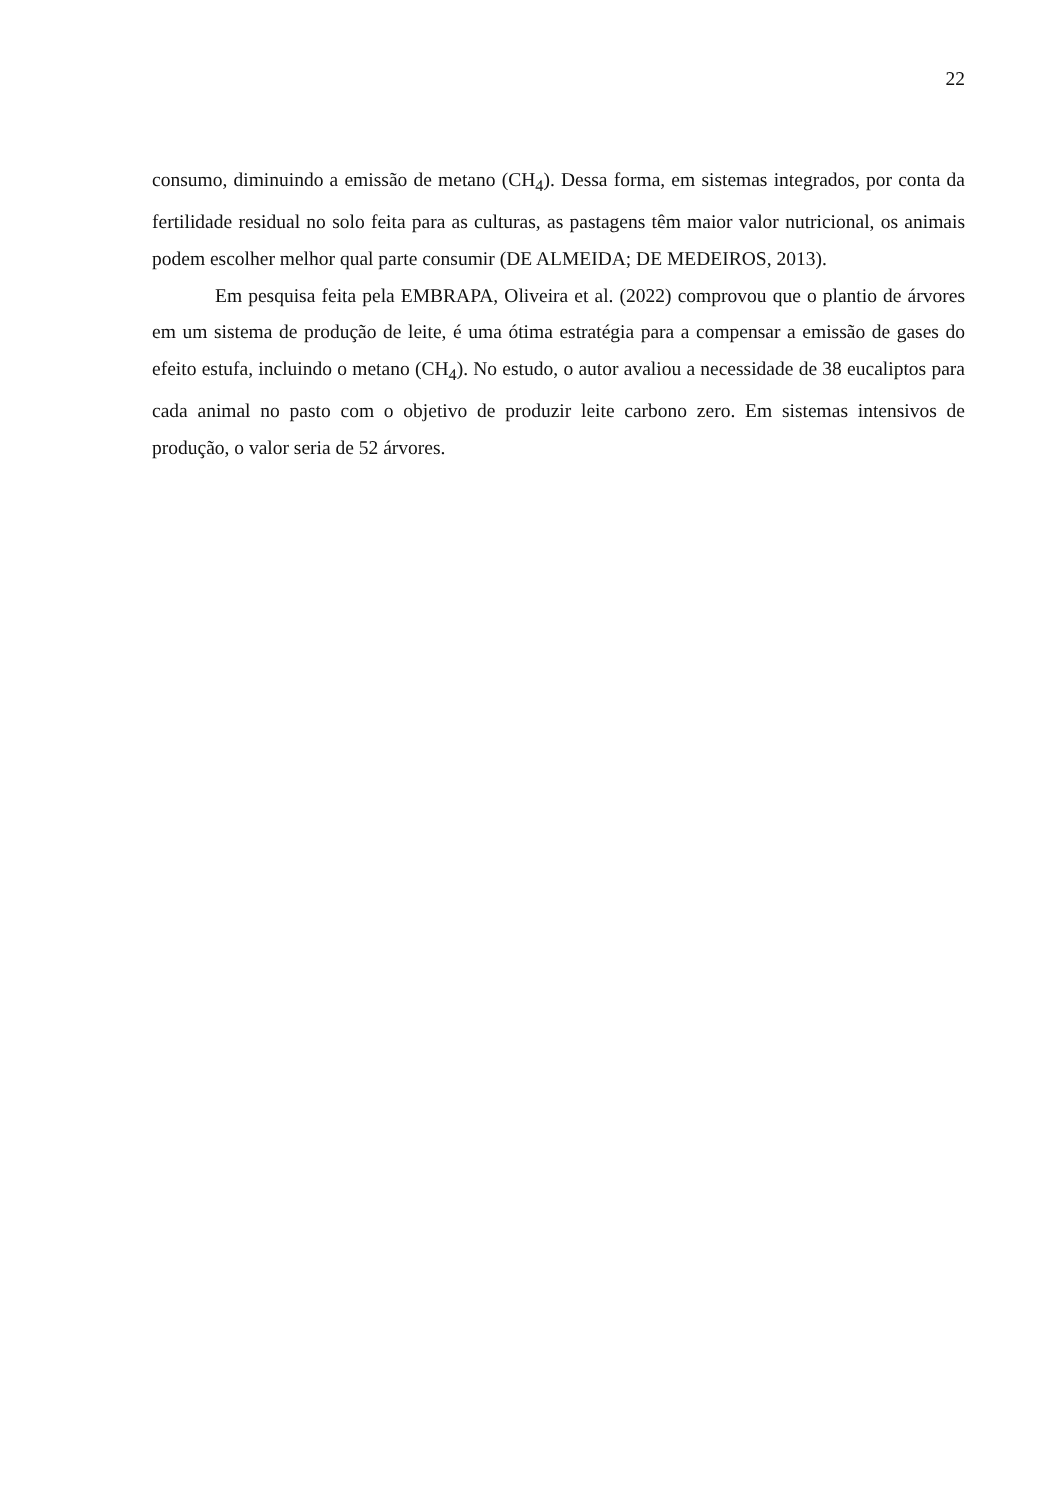22
consumo, diminuindo a emissão de metano (CH<sub>4</sub>). Dessa forma, em sistemas integrados, por conta da fertilidade residual no solo feita para as culturas, as pastagens têm maior valor nutricional, os animais podem escolher melhor qual parte consumir (DE ALMEIDA; DE MEDEIROS, 2013).
Em pesquisa feita pela EMBRAPA, Oliveira et al. (2022) comprovou que o plantio de árvores em um sistema de produção de leite, é uma ótima estratégia para a compensar a emissão de gases do efeito estufa, incluindo o metano (CH<sub>4</sub>). No estudo, o autor avaliou a necessidade de 38 eucaliptos para cada animal no pasto com o objetivo de produzir leite carbono zero. Em sistemas intensivos de produção, o valor seria de 52 árvores.